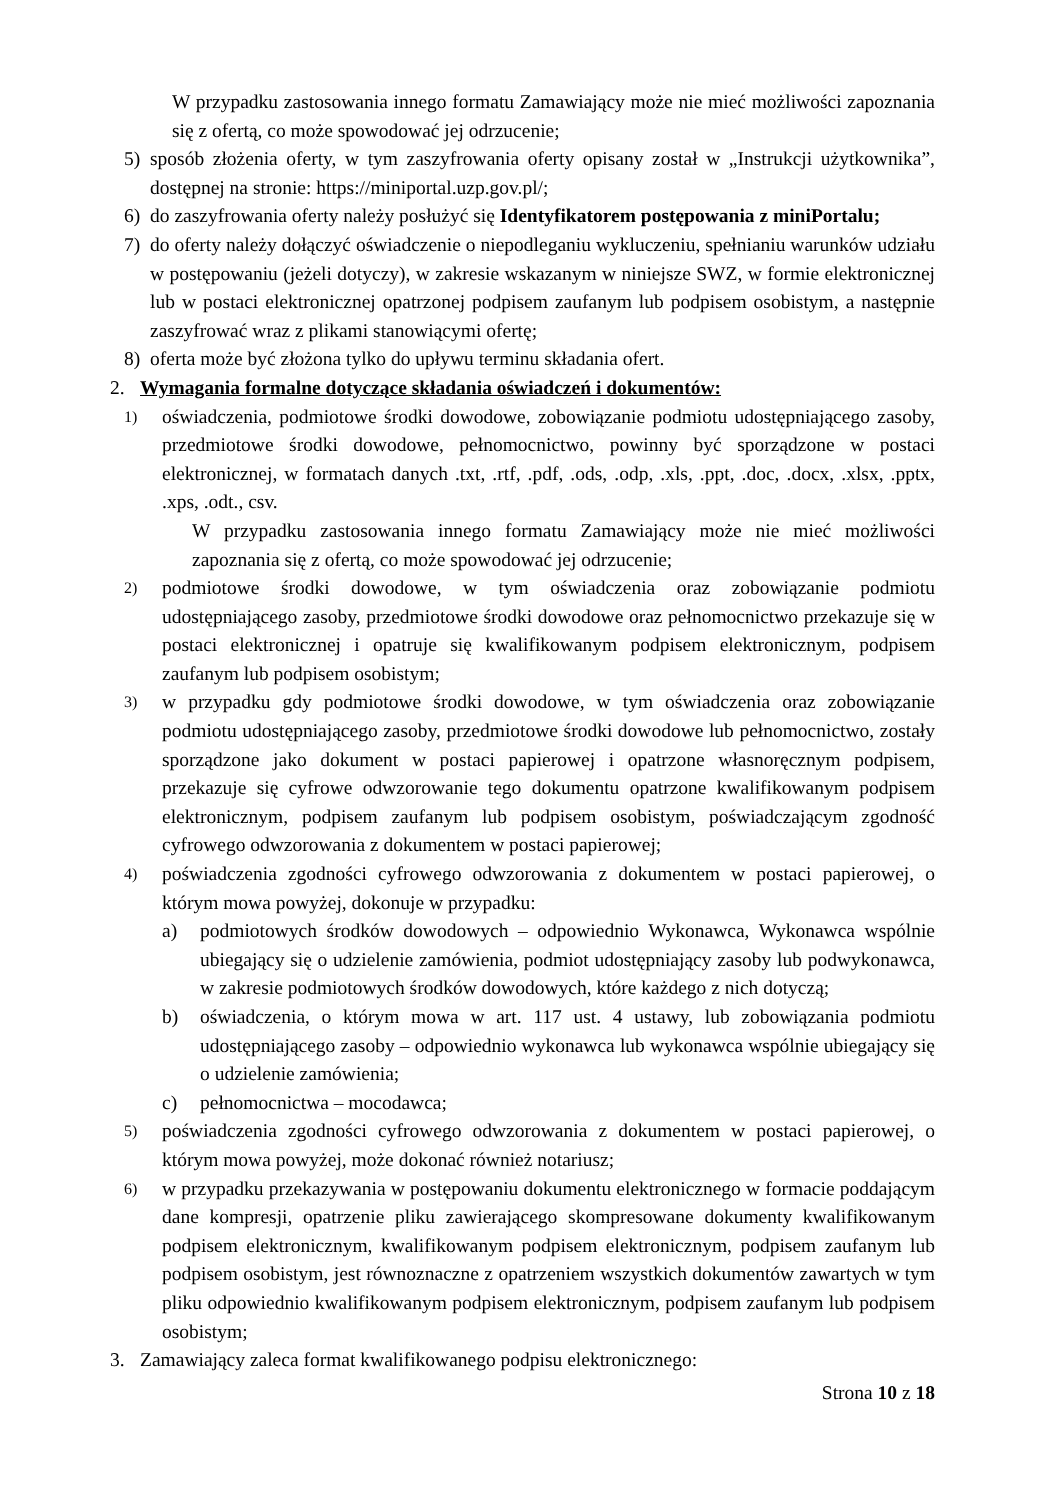W przypadku zastosowania innego formatu Zamawiający może nie mieć możliwości zapoznania się z ofertą, co może spowodować jej odrzucenie;
5) sposób złożenia oferty, w tym zaszyfrowania oferty opisany został w „Instrukcji użytkownika”, dostępnej na stronie: https://miniportal.uzp.gov.pl/;
6) do zaszyfrowania oferty należy posłużyć się Identyfikatorem postępowania z miniPortalu;
7) do oferty należy dołączyć oświadczenie o niepodleganiu wykluczeniu, spełnianiu warunków udziału w postępowaniu (jeżeli dotyczy), w zakresie wskazanym w niniejsze SWZ, w formie elektronicznej lub w postaci elektronicznej opatrzonej podpisem zaufanym lub podpisem osobistym, a następnie zaszyfrować wraz z plikami stanowiącymi ofertę;
8) oferta może być złożona tylko do upływu terminu składania ofert.
2. Wymagania formalne dotyczące składania oświadczeń i dokumentów:
1) oświadczenia, podmiotowe środki dowodowe, zobowiązanie podmiotu udostępniającego zasoby, przedmiotowe środki dowodowe, pełnomocnictwo, powinny być sporządzone w postaci elektronicznej, w formatach danych .txt, .rtf, .pdf, .ods, .odp, .xls, .ppt, .doc, .docx, .xlsx, .pptx, .xps, .odt., csv.
W przypadku zastosowania innego formatu Zamawiający może nie mieć możliwości zapoznania się z ofertą, co może spowodować jej odrzucenie;
2) podmiotowe środki dowodowe, w tym oświadczenia oraz zobowiązanie podmiotu udostępniającego zasoby, przedmiotowe środki dowodowe oraz pełnomocnictwo przekazuje się w postaci elektronicznej i opatruje się kwalifikowanym podpisem elektronicznym, podpisem zaufanym lub podpisem osobistym;
3) w przypadku gdy podmiotowe środki dowodowe, w tym oświadczenia oraz zobowiązanie podmiotu udostępniającego zasoby, przedmiotowe środki dowodowe lub pełnomocnictwo, zostały sporządzone jako dokument w postaci papierowej i opatrzone własnoręcznym podpisem, przekazuje się cyfrowe odwzorowanie tego dokumentu opatrzone kwalifikowanym podpisem elektronicznym, podpisem zaufanym lub podpisem osobistym, poświadczającym zgodność cyfrowego odwzorowania z dokumentem w postaci papierowej;
4) poświadczenia zgodności cyfrowego odwzorowania z dokumentem w postaci papierowej, o którym mowa powyżej, dokonuje w przypadku:
a) podmiotowych środków dowodowych – odpowiednio Wykonawca, Wykonawca wspólnie ubiegający się o udzielenie zamówienia, podmiot udostępniający zasoby lub podwykonawca, w zakresie podmiotowych środków dowodowych, które każdego z nich dotyczą;
b) oświadczenia, o którym mowa w art. 117 ust. 4 ustawy, lub zobowiązania podmiotu udostępniającego zasoby – odpowiednio wykonawca lub wykonawca wspólnie ubiegający się o udzielenie zamówienia;
c) pełnomocnictwa – mocodawca;
5) poświadczenia zgodności cyfrowego odwzorowania z dokumentem w postaci papierowej, o którym mowa powyżej, może dokonać również notariusz;
6) w przypadku przekazywania w postępowaniu dokumentu elektronicznego w formacie poddającym dane kompresji, opatrzenie pliku zawierającego skompresowane dokumenty kwalifikowanym podpisem elektronicznym, kwalifikowanym podpisem elektronicznym, podpisem zaufanym lub podpisem osobistym, jest równoznaczne z opatrzeniem wszystkich dokumentów zawartych w tym pliku odpowiednio kwalifikowanym podpisem elektronicznym, podpisem zaufanym lub podpisem osobistym;
3. Zamawiający zaleca format kwalifikowanego podpisu elektronicznego:
Strona 10 z 18